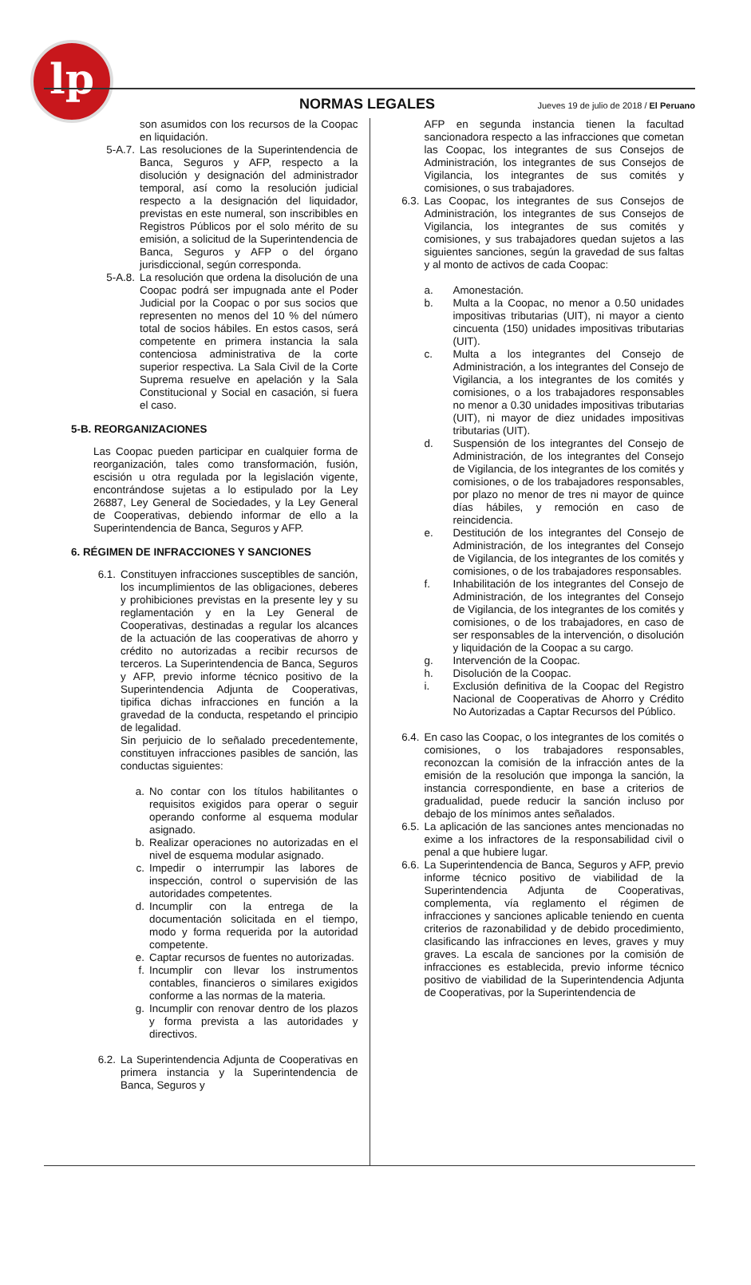lp
NORMAS LEGALES Jueves 19 de julio de 2018 / El Peruano
son asumidos con los recursos de la Coopac en liquidación.
5-A.7. Las resoluciones de la Superintendencia de Banca, Seguros y AFP, respecto a la disolución y designación del administrador temporal, así como la resolución judicial respecto a la designación del liquidador, previstas en este numeral, son inscribibles en Registros Públicos por el solo mérito de su emisión, a solicitud de la Superintendencia de Banca, Seguros y AFP o del órgano jurisdiccional, según corresponda.
5-A.8. La resolución que ordena la disolución de una Coopac podrá ser impugnada ante el Poder Judicial por la Coopac o por sus socios que representen no menos del 10 % del número total de socios hábiles. En estos casos, será competente en primera instancia la sala contenciosa administrativa de la corte superior respectiva. La Sala Civil de la Corte Suprema resuelve en apelación y la Sala Constitucional y Social en casación, si fuera el caso.
5-B. REORGANIZACIONES
Las Coopac pueden participar en cualquier forma de reorganización, tales como transformación, fusión, escisión u otra regulada por la legislación vigente, encontrándose sujetas a lo estipulado por la Ley 26887, Ley General de Sociedades, y la Ley General de Cooperativas, debiendo informar de ello a la Superintendencia de Banca, Seguros y AFP.
6. RÉGIMEN DE INFRACCIONES Y SANCIONES
6.1. Constituyen infracciones susceptibles de sanción, los incumplimientos de las obligaciones, deberes y prohibiciones previstas en la presente ley y su reglamentación y en la Ley General de Cooperativas, destinadas a regular los alcances de la actuación de las cooperativas de ahorro y crédito no autorizadas a recibir recursos de terceros. La Superintendencia de Banca, Seguros y AFP, previo informe técnico positivo de la Superintendencia Adjunta de Cooperativas, tipifica dichas infracciones en función a la gravedad de la conducta, respetando el principio de legalidad.
Sin perjuicio de lo señalado precedentemente, constituyen infracciones pasibles de sanción, las conductas siguientes:
a. No contar con los títulos habilitantes o requisitos exigidos para operar o seguir operando conforme al esquema modular asignado.
b. Realizar operaciones no autorizadas en el nivel de esquema modular asignado.
c. Impedir o interrumpir las labores de inspección, control o supervisión de las autoridades competentes.
d. Incumplir con la entrega de la documentación solicitada en el tiempo, modo y forma requerida por la autoridad competente.
e. Captar recursos de fuentes no autorizadas.
f. Incumplir con llevar los instrumentos contables, financieros o similares exigidos conforme a las normas de la materia.
g. Incumplir con renovar dentro de los plazos y forma prevista a las autoridades y directivos.
6.2. La Superintendencia Adjunta de Cooperativas en primera instancia y la Superintendencia de Banca, Seguros y
AFP en segunda instancia tienen la facultad sancionadora respecto a las infracciones que cometan las Coopac, los integrantes de sus Consejos de Administración, los integrantes de sus Consejos de Vigilancia, los integrantes de sus comités y comisiones, o sus trabajadores.
6.3. Las Coopac, los integrantes de sus Consejos de Administración, los integrantes de sus Consejos de Vigilancia, los integrantes de sus comités y comisiones, y sus trabajadores quedan sujetos a las siguientes sanciones, según la gravedad de sus faltas y al monto de activos de cada Coopac:
a. Amonestación.
b. Multa a la Coopac, no menor a 0.50 unidades impositivas tributarias (UIT), ni mayor a ciento cincuenta (150) unidades impositivas tributarias (UIT).
c. Multa a los integrantes del Consejo de Administración, a los integrantes del Consejo de Vigilancia, a los integrantes de los comités y comisiones, o a los trabajadores responsables no menor a 0.30 unidades impositivas tributarias (UIT), ni mayor de diez unidades impositivas tributarias (UIT).
d. Suspensión de los integrantes del Consejo de Administración, de los integrantes del Consejo de Vigilancia, de los integrantes de los comités y comisiones, o de los trabajadores responsables, por plazo no menor de tres ni mayor de quince días hábiles, y remoción en caso de reincidencia.
e. Destitución de los integrantes del Consejo de Administración, de los integrantes del Consejo de Vigilancia, de los integrantes de los comités y comisiones, o de los trabajadores responsables.
f. Inhabilitación de los integrantes del Consejo de Administración, de los integrantes del Consejo de Vigilancia, de los integrantes de los comités y comisiones, o de los trabajadores, en caso de ser responsables de la intervención, o disolución y liquidación de la Coopac a su cargo.
g. Intervención de la Coopac.
h. Disolución de la Coopac.
i. Exclusión definitiva de la Coopac del Registro Nacional de Cooperativas de Ahorro y Crédito No Autorizadas a Captar Recursos del Público.
6.4. En caso las Coopac, o los integrantes de los comités o comisiones, o los trabajadores responsables, reconozcan la comisión de la infracción antes de la emisión de la resolución que imponga la sanción, la instancia correspondiente, en base a criterios de gradualidad, puede reducir la sanción incluso por debajo de los mínimos antes señalados.
6.5. La aplicación de las sanciones antes mencionadas no exime a los infractores de la responsabilidad civil o penal a que hubiere lugar.
6.6. La Superintendencia de Banca, Seguros y AFP, previo informe técnico positivo de viabilidad de la Superintendencia Adjunta de Cooperativas, complementa, vía reglamento el régimen de infracciones y sanciones aplicable teniendo en cuenta criterios de razonabilidad y de debido procedimiento, clasificando las infracciones en leves, graves y muy graves. La escala de sanciones por la comisión de infracciones es establecida, previo informe técnico positivo de viabilidad de la Superintendencia Adjunta de Cooperativas, por la Superintendencia de